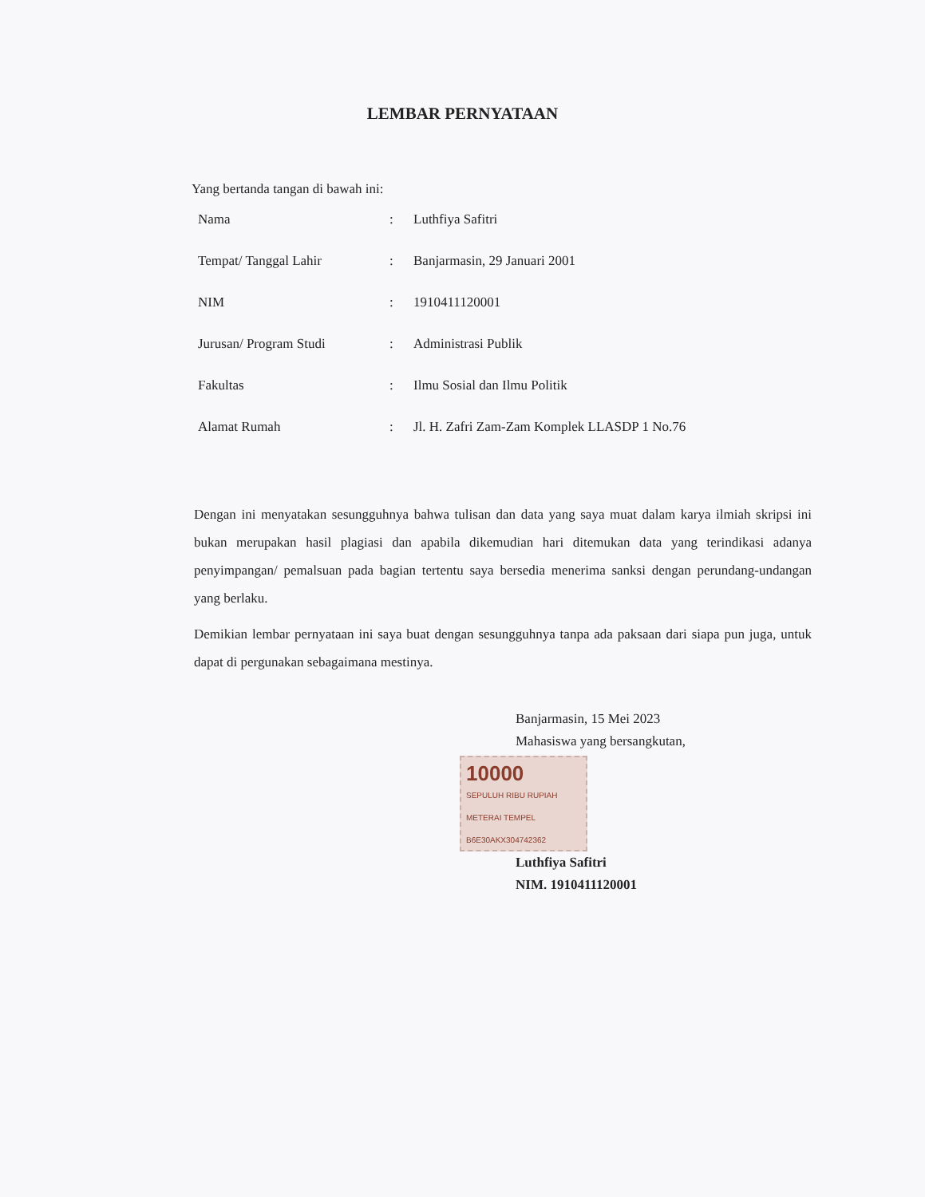LEMBAR PERNYATAAN
Yang bertanda tangan di bawah ini:
| Nama | : | Luthfiya Safitri |
| Tempat/ Tanggal Lahir | : | Banjarmasin, 29 Januari 2001 |
| NIM | : | 1910411120001 |
| Jurusan/ Program Studi | : | Administrasi Publik |
| Fakultas | : | Ilmu Sosial dan Ilmu Politik |
| Alamat Rumah | : | Jl. H. Zafri Zam-Zam Komplek LLASDP 1 No.76 |
Dengan ini menyatakan sesungguhnya bahwa tulisan dan data yang saya muat dalam karya ilmiah skripsi ini bukan merupakan hasil plagiasi dan apabila dikemudian hari ditemukan data yang terindikasi adanya penyimpangan/ pemalsuan pada bagian tertentu saya bersedia menerima sanksi dengan perundang-undangan yang berlaku.
Demikian lembar pernyataan ini saya buat dengan sesungguhnya tanpa ada paksaan dari siapa pun juga, untuk dapat di pergunakan sebagaimana mestinya.
Banjarmasin, 15 Mei 2023
Mahasiswa yang bersangkutan,
10000 SEPULUH RIBU RUPIAH
METERAI TEMPEL
B6E30AKX304742362
Luthfiya Safitri
NIM. 1910411120001